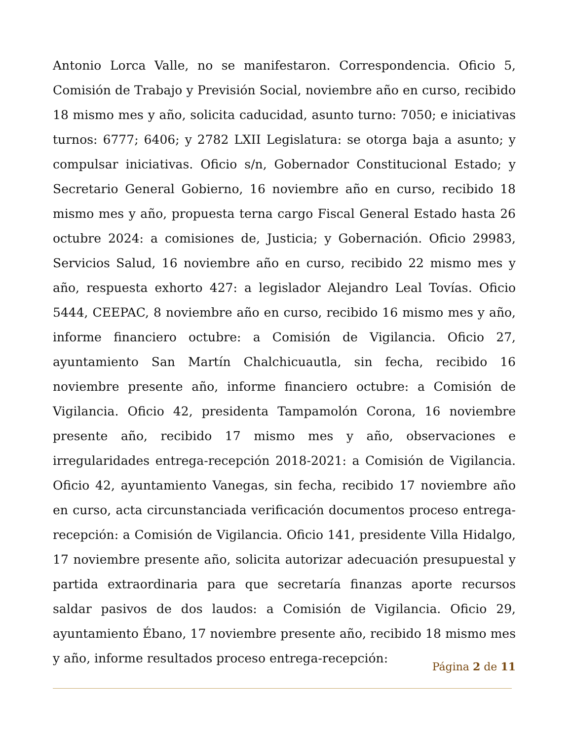Antonio Lorca Valle, no se manifestaron. Correspondencia. Oficio 5, Comisión de Trabajo y Previsión Social, noviembre año en curso, recibido 18 mismo mes y año, solicita caducidad, asunto turno: 7050; e iniciativas turnos: 6777; 6406; y 2782 LXII Legislatura: se otorga baja a asunto; y compulsar iniciativas. Oficio s/n, Gobernador Constitucional Estado; y Secretario General Gobierno, 16 noviembre año en curso, recibido 18 mismo mes y año, propuesta terna cargo Fiscal General Estado hasta 26 octubre 2024: a comisiones de, Justicia; y Gobernación. Oficio 29983, Servicios Salud, 16 noviembre año en curso, recibido 22 mismo mes y año, respuesta exhorto 427: a legislador Alejandro Leal Tovías. Oficio 5444, CEEPAC, 8 noviembre año en curso, recibido 16 mismo mes y año, informe financiero octubre: a Comisión de Vigilancia. Oficio 27, ayuntamiento San Martín Chalchicuautla, sin fecha, recibido 16 noviembre presente año, informe financiero octubre: a Comisión de Vigilancia. Oficio 42, presidenta Tampamolón Corona, 16 noviembre presente año, recibido 17 mismo mes y año, observaciones e irregularidades entrega-recepción 2018-2021: a Comisión de Vigilancia. Oficio 42, ayuntamiento Vanegas, sin fecha, recibido 17 noviembre año en curso, acta circunstanciada verificación documentos proceso entrega-recepción: a Comisión de Vigilancia. Oficio 141, presidente Villa Hidalgo, 17 noviembre presente año, solicita autorizar adecuación presupuestal y partida extraordinaria para que secretaría finanzas aporte recursos saldar pasivos de dos laudos: a Comisión de Vigilancia. Oficio 29, ayuntamiento Ébano, 17 noviembre presente año, recibido 18 mismo mes y año, informe resultados proceso entrega-recepción:
Página 2 de 11